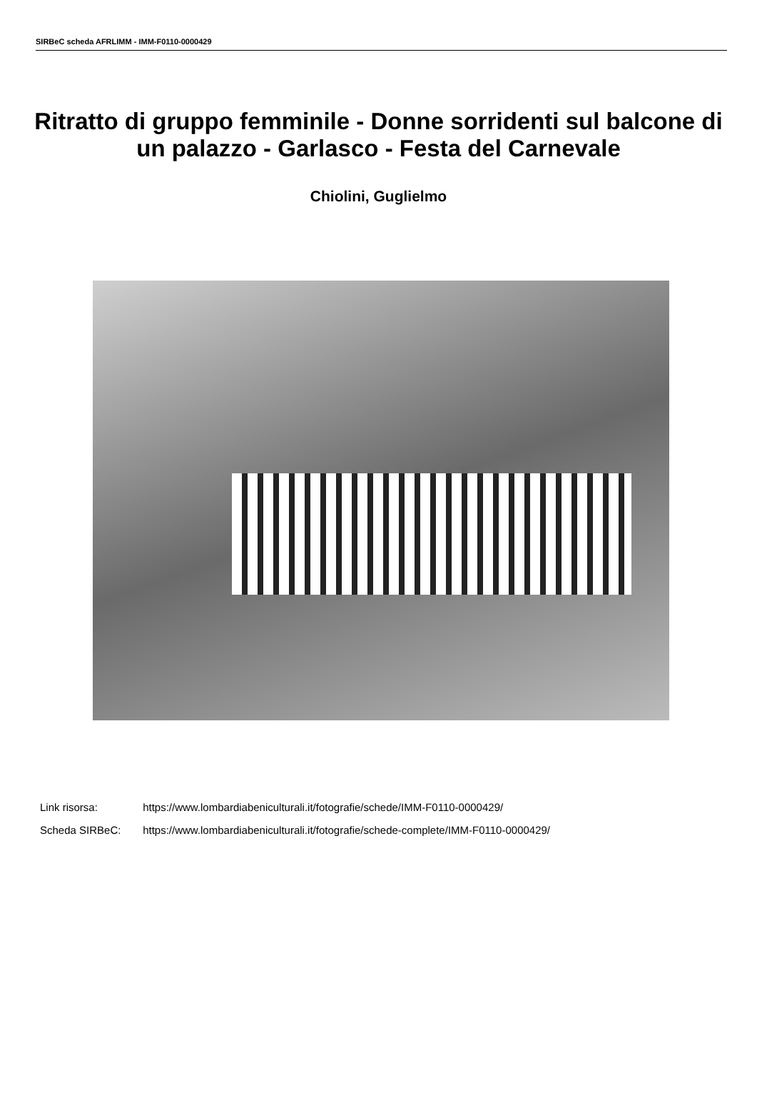SIRBeC scheda AFRLIMM - IMM-F0110-0000429
Ritratto di gruppo femminile - Donne sorridenti sul balcone di un palazzo - Garlasco - Festa del Carnevale
Chiolini, Guglielmo
Link risorsa: https://www.lombardiabeniculturali.it/fotografie/schede/IMM-F0110-0000429/
Scheda SIRBeC: https://www.lombardiabeniculturali.it/fotografie/schede-complete/IMM-F0110-0000429/